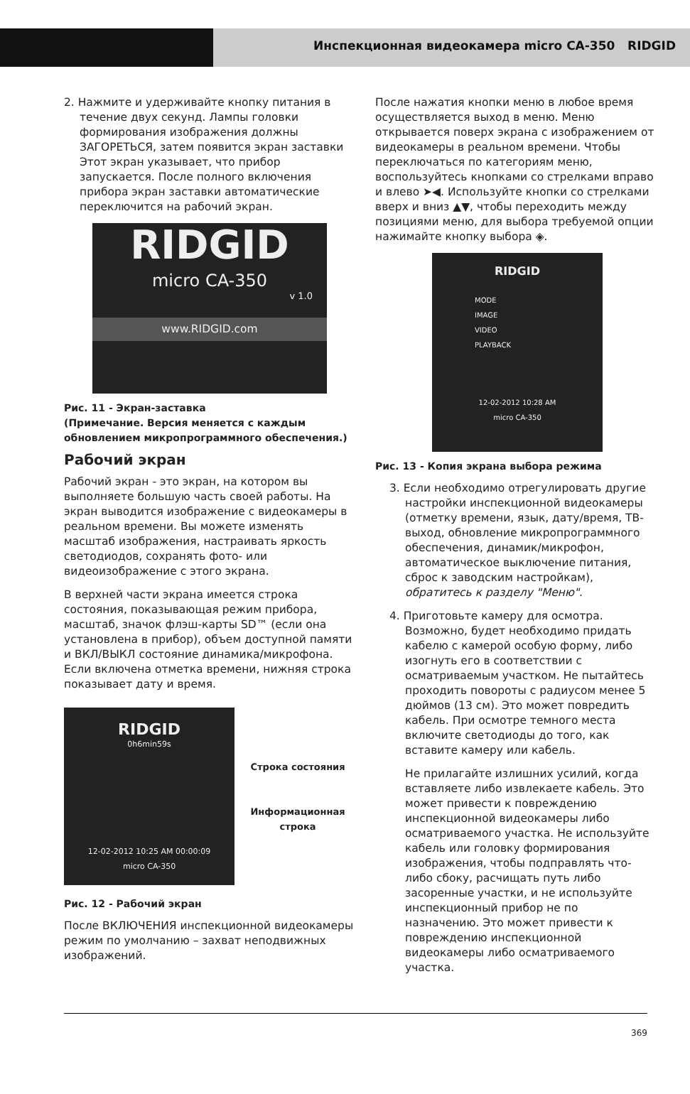Инспекционная видеокамера micro CA-350 RIDGID
2. Нажмите и удерживайте кнопку питания в течение двух секунд. Лампы головки формирования изображения должны ЗАГОРЕТЬСЯ, затем появится экран заставки Этот экран указывает, что прибор запускается. После полного включения прибора экран заставки автоматические переключится на рабочий экран.
RIDGID
micro CA-350
v 1.0
www.RIDGID.com
Рис. 11 - Экран-заставка
(Примечание. Версия меняется с каждым обновлением микропрограммного обеспечения.)
Рабочий экран
Рабочий экран - это экран, на котором вы выполняете большую часть своей работы. На экран выводится изображение с видеокамеры в реальном времени. Вы можете изменять масштаб изображения, настраивать яркость светодиодов, сохранять фото- или видеоизображение с этого экрана.
В верхней части экрана имеется строка состояния, показывающая режим прибора, масштаб, значок флэш-карты SD™ (если она установлена в прибор), объем доступной памяти и ВКЛ/ВЫКЛ состояние динамика/микрофона. Если включена отметка времени, нижняя строка показывает дату и время.
RIDGID
0h6min59s
12-02-2012 10:25 AM 00:00:09
micro CA-350
Строка состояния
Информационная строка
Рис. 12 - Рабочий экран
После ВКЛЮЧЕНИЯ инспекционной видеокамеры режим по умолчанию – захват неподвижных изображений.
После нажатия кнопки меню в любое время осуществляется выход в меню. Меню открывается поверх экрана с изображением от видеокамеры в реальном времени. Чтобы переключаться по категориям меню, воспользуйтесь кнопками со стрелками вправо и влево ➤◀. Используйте кнопки со стрелками вверх и вниз ▲▼, чтобы переходить между позициями меню, для выбора требуемой опции нажимайте кнопку выбора ◈.
RIDGID
MODE
IMAGE
VIDEO
PLAYBACK
12-02-2012 10:28 AM
micro CA-350
Рис. 13 - Копия экрана выбора режима
3. Если необходимо отрегулировать другие настройки инспекционной видеокамеры (отметку времени, язык, дату/время, ТВ-выход, обновление микропрограммного обеспечения, динамик/микрофон, автоматическое выключение питания, сброс к заводским настройкам), обратитесь к разделу "Меню".
4. Приготовьте камеру для осмотра. Возможно, будет необходимо придать кабелю с камерой особую форму, либо изогнуть его в соответствии с осматриваемым участком. Не пытайтесь проходить повороты с радиусом менее 5 дюймов (13 см). Это может повредить кабель. При осмотре темного места включите светодиоды до того, как вставите камеру или кабель.
Не прилагайте излишних усилий, когда вставляете либо извлекаете кабель. Это может привести к повреждению инспекционной видеокамеры либо осматриваемого участка. Не используйте кабель или головку формирования изображения, чтобы подправлять что-либо сбоку, расчищать путь либо засоренные участки, и не используйте инспекционный прибор не по назначению. Это может привести к повреждению инспекционной видеокамеры либо осматриваемого участка.
369